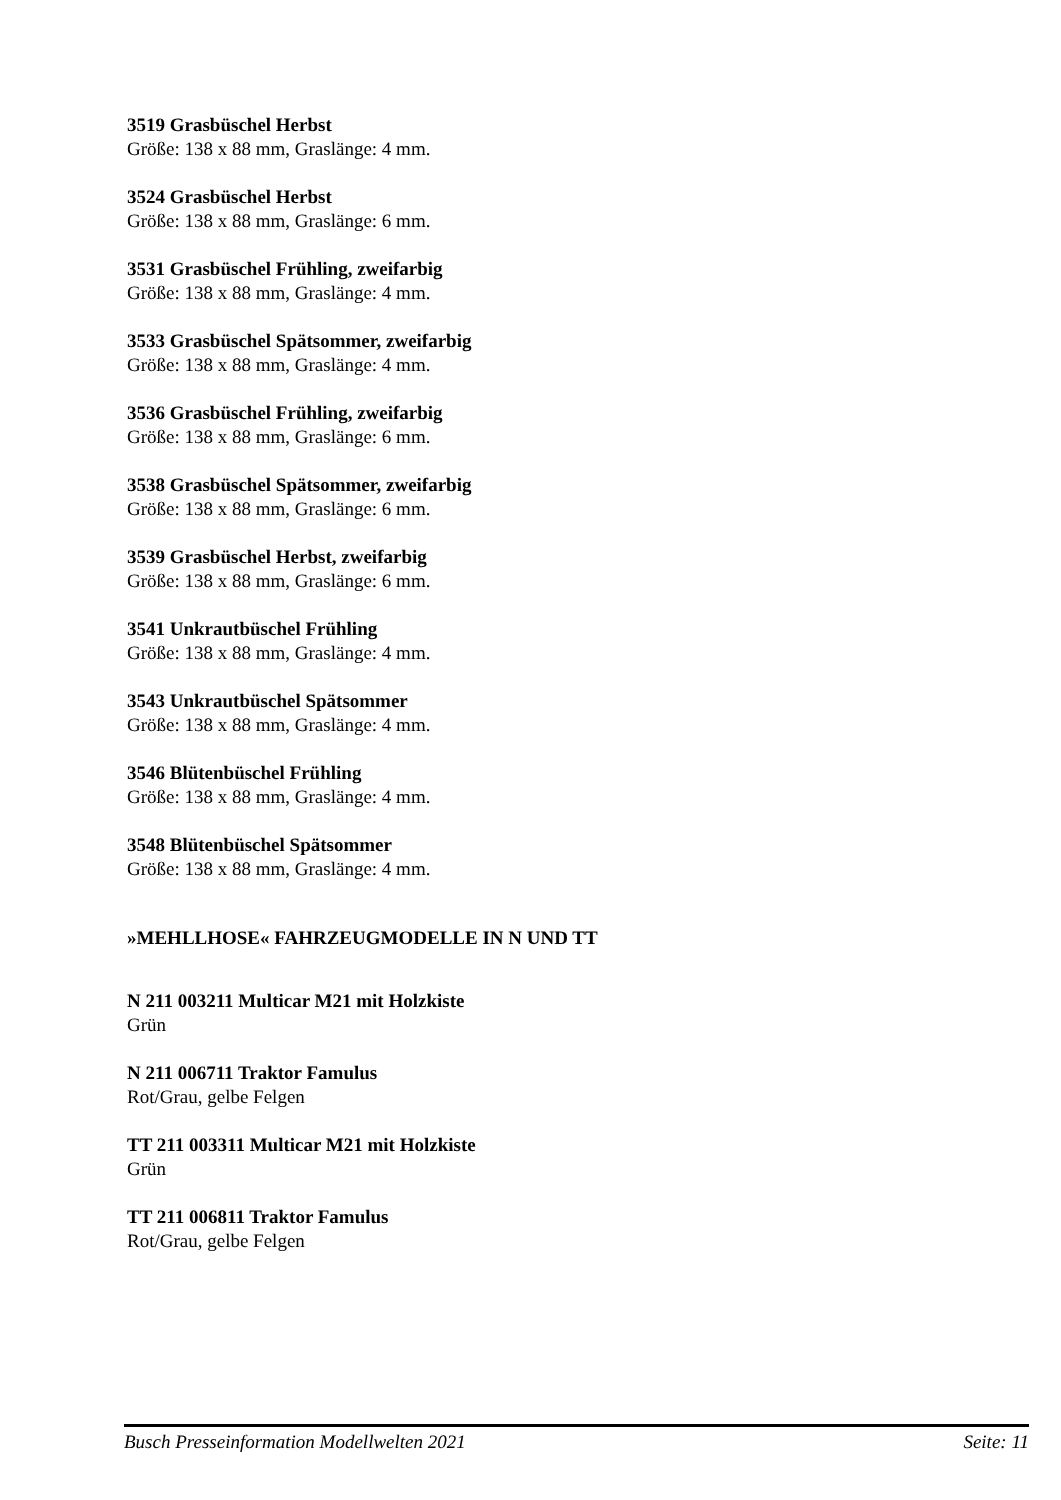3519 Grasbüschel Herbst
Größe: 138 x 88 mm, Graslänge: 4 mm.
3524 Grasbüschel Herbst
Größe: 138 x 88 mm, Graslänge: 6 mm.
3531 Grasbüschel Frühling, zweifarbig
Größe: 138 x 88 mm, Graslänge: 4 mm.
3533 Grasbüschel Spätsommer, zweifarbig
Größe: 138 x 88 mm, Graslänge: 4 mm.
3536 Grasbüschel Frühling, zweifarbig
Größe: 138 x 88 mm, Graslänge: 6 mm.
3538 Grasbüschel Spätsommer, zweifarbig
Größe: 138 x 88 mm, Graslänge: 6 mm.
3539 Grasbüschel Herbst, zweifarbig
Größe: 138 x 88 mm, Graslänge: 6 mm.
3541 Unkrautbüschel Frühling
Größe: 138 x 88 mm, Graslänge: 4 mm.
3543 Unkrautbüschel Spätsommer
Größe: 138 x 88 mm, Graslänge: 4 mm.
3546 Blütenbüschel Frühling
Größe: 138 x 88 mm, Graslänge: 4 mm.
3548 Blütenbüschel Spätsommer
Größe: 138 x 88 mm, Graslänge: 4 mm.
»MEHLLHOSE« FAHRZEUGMODELLE IN N UND TT
N 211 003211 Multicar M21 mit Holzkiste
Grün
N 211 006711 Traktor Famulus
Rot/Grau, gelbe Felgen
TT 211 003311 Multicar M21 mit Holzkiste
Grün
TT 211 006811 Traktor Famulus
Rot/Grau, gelbe Felgen
Busch Presseinformation Modellwelten 2021 Seite: 11